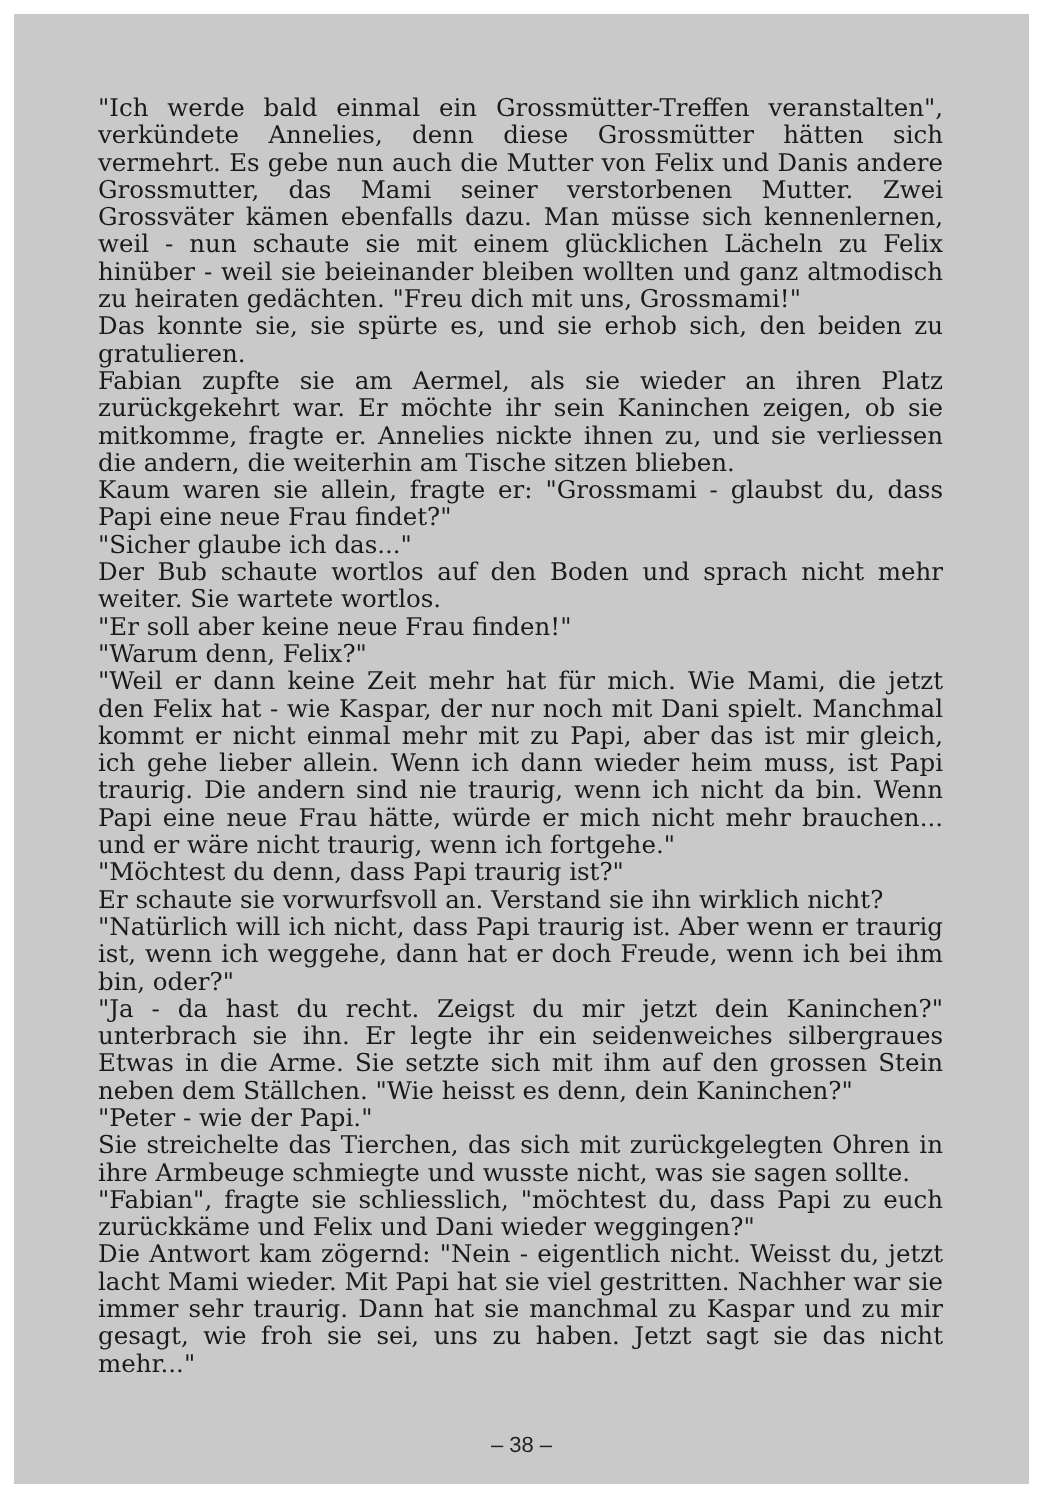"Ich werde bald einmal ein Grossmütter-Treffen veranstalten", verkündete Annelies, denn diese Grossmütter hätten sich vermehrt. Es gebe nun auch die Mutter von Felix und Danis andere Grossmutter, das Mami seiner verstorbenen Mutter. Zwei Grossväter kämen ebenfalls dazu. Man müsse sich kennenlernen, weil - nun schaute sie mit einem glücklichen Lächeln zu Felix hinüber - weil sie beieinander bleiben wollten und ganz altmodisch zu heiraten gedächten. "Freu dich mit uns, Grossmami!"
Das konnte sie, sie spürte es, und sie erhob sich, den beiden zu gratulieren.
Fabian zupfte sie am Aermel, als sie wieder an ihren Platz zurückgekehrt war. Er möchte ihr sein Kaninchen zeigen, ob sie mitkomme, fragte er. Annelies nickte ihnen zu, und sie verliessen die andern, die weiterhin am Tische sitzen blieben.
Kaum waren sie allein, fragte er: "Grossmami - glaubst du, dass Papi eine neue Frau findet?"
"Sicher glaube ich das..."
Der Bub schaute wortlos auf den Boden und sprach nicht mehr weiter. Sie wartete wortlos.
"Er soll aber keine neue Frau finden!"
"Warum denn, Felix?"
"Weil er dann keine Zeit mehr hat für mich. Wie Mami, die jetzt den Felix hat - wie Kaspar, der nur noch mit Dani spielt. Manchmal kommt er nicht einmal mehr mit zu Papi, aber das ist mir gleich, ich gehe lieber allein. Wenn ich dann wieder heim muss, ist Papi traurig. Die andern sind nie traurig, wenn ich nicht da bin. Wenn Papi eine neue Frau hätte, würde er mich nicht mehr brauchen... und er wäre nicht traurig, wenn ich fortgehe."
"Möchtest du denn, dass Papi traurig ist?"
Er schaute sie vorwurfsvoll an. Verstand sie ihn wirklich nicht?
"Natürlich will ich nicht, dass Papi traurig ist. Aber wenn er traurig ist, wenn ich weggehe, dann hat er doch Freude, wenn ich bei ihm bin, oder?"
"Ja - da hast du recht. Zeigst du mir jetzt dein Kaninchen?" unterbrach sie ihn. Er legte ihr ein seidenweiches silbergraues Etwas in die Arme. Sie setzte sich mit ihm auf den grossen Stein neben dem Ställchen. "Wie heisst es denn, dein Kaninchen?"
"Peter - wie der Papi."
Sie streichelte das Tierchen, das sich mit zurückgelegten Ohren in ihre Armbeuge schmiegte und wusste nicht, was sie sagen sollte.
"Fabian", fragte sie schliesslich, "möchtest du, dass Papi zu euch zurückkäme und Felix und Dani wieder weggingen?"
Die Antwort kam zögernd: "Nein - eigentlich nicht. Weisst du, jetzt lacht Mami wieder. Mit Papi hat sie viel gestritten. Nachher war sie immer sehr traurig. Dann hat sie manchmal zu Kaspar und zu mir gesagt, wie froh sie sei, uns zu haben. Jetzt sagt sie das nicht mehr..."
– 38 –